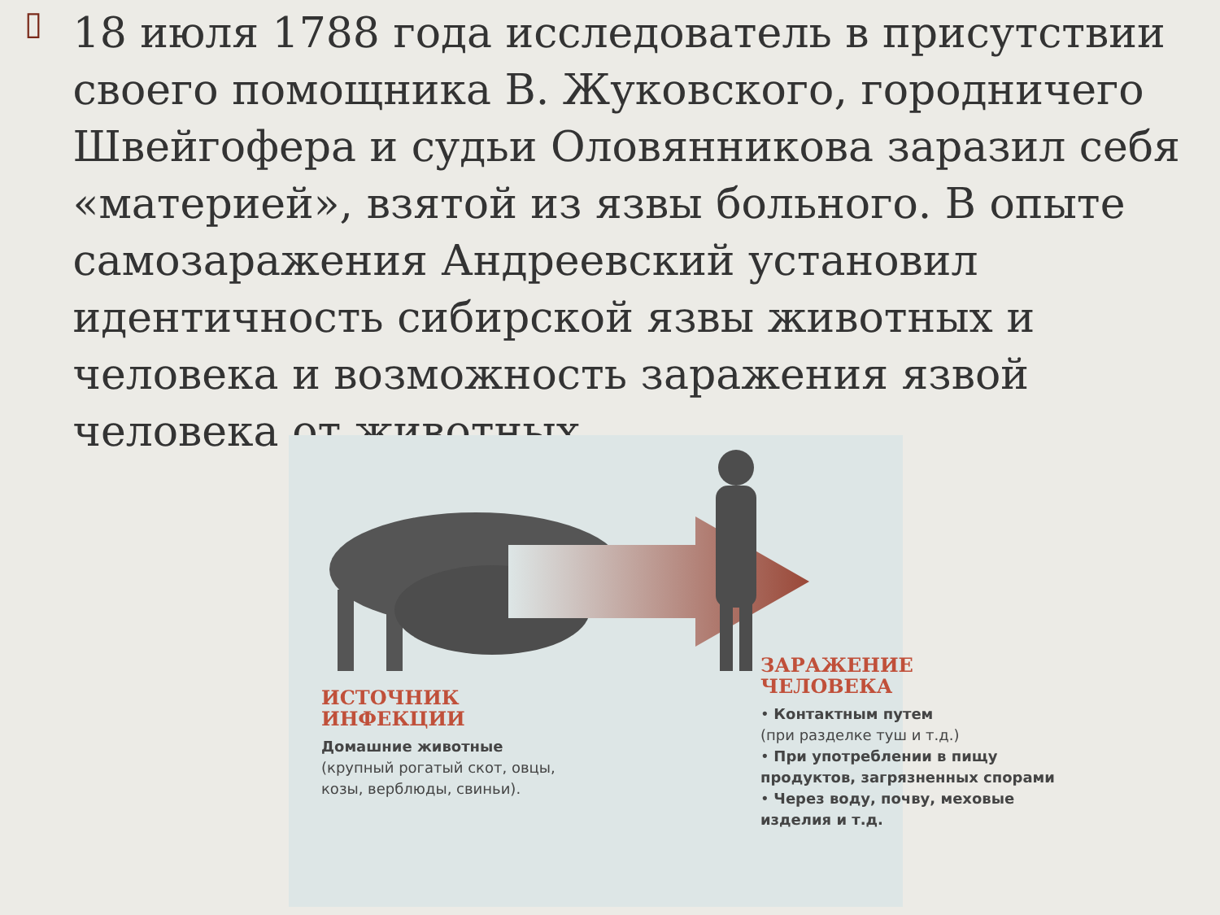▯
18 июля 1788 года исследователь в присутствии своего помощника В. Жуковского, городничего Швейгофера и судьи Оловянникова заразил себя «материей», взятой из язвы больного. В опыте самозаражения Андреевский установил идентичность сибирской язвы животных и человека и возможность заражения язвой человека от животных.
ИСТОЧНИК ИНФЕКЦИИ
Домашние животные
(крупный рогатый скот, овцы, козы, верблюды, свиньи).
ЗАРАЖЕНИЕ
ЧЕЛОВЕКА
• Контактным путем
(при разделке туш и т.д.)
• При употреблении в пищу продуктов, загрязненных спорами
• Через воду, почву, меховые изделия и т.д.